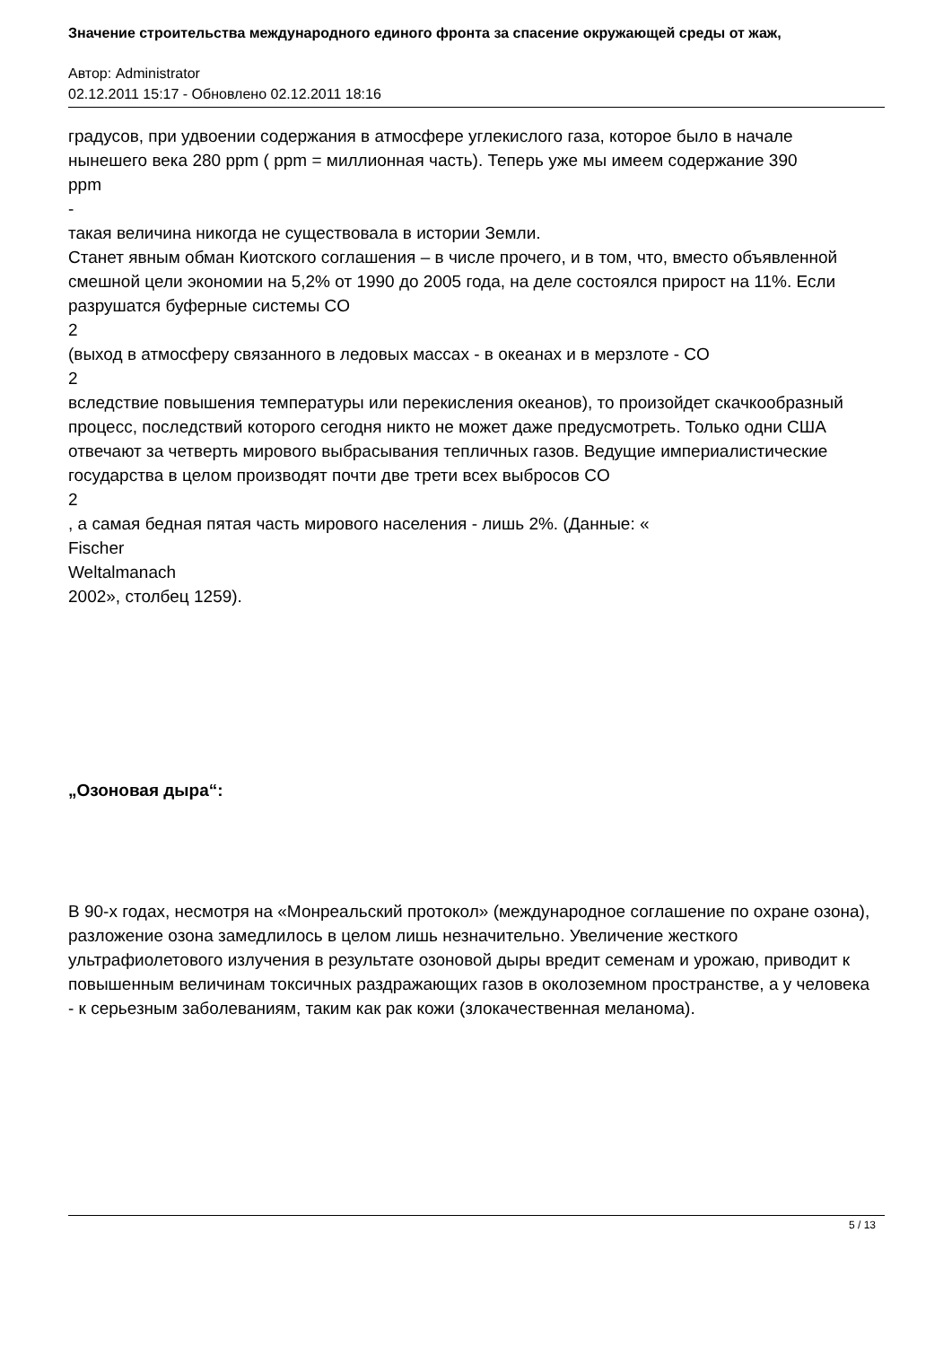Значение строительства международного единого фронта за спасение окружающей среды от жаж,
Автор: Administrator
02.12.2011 15:17 - Обновлено 02.12.2011 18:16
градусов, при удвоении содержания в атмосфере углекислого газа, которое было в начале нынешего века 280 ppm ( ppm = миллионная часть). Теперь уже мы имеем содержание 390
ppm
-
такая величина никогда не существовала в истории Земли.
Станет явным обман Киотского соглашения – в числе прочего, и в том, что, вместо объявленной смешной цели экономии на 5,2% от 1990 до 2005 года, на деле состоялся прирост на 11%. Если разрушатся буферные системы CO
2
(выход в атмосферу связанного в ледовых массах - в океанах и в мерзлоте - CO
2
вследствие повышения температуры или перекисления океанов), то произойдет скачкообразный процесс, последствий которого сегодня никто не может даже предусмотреть. Только одни США отвечают за четверть мирового выбрасывания тепличных газов. Ведущие империалистические государства в целом производят почти две трети всех выбросов CO
2
, а самая бедная пятая часть мирового населения - лишь 2%. (Данные: «
Fischer
Weltalmanach
2002», столбец 1259).
„Озоновая дыра“:
В 90-х годах, несмотря на «Монреальский протокол» (международное соглашение по охране озона), разложение озона замедлилось в целом лишь незначительно. Увеличение жесткого ультрафиолетового излучения в результате озоновой дыры вредит семенам и урожаю, приводит к повышенным величинам токсичных раздражающих газов в околоземном пространстве, а у человека - к серьезным заболеваниям, таким как рак кожи (злокачественная меланома).
5 / 13